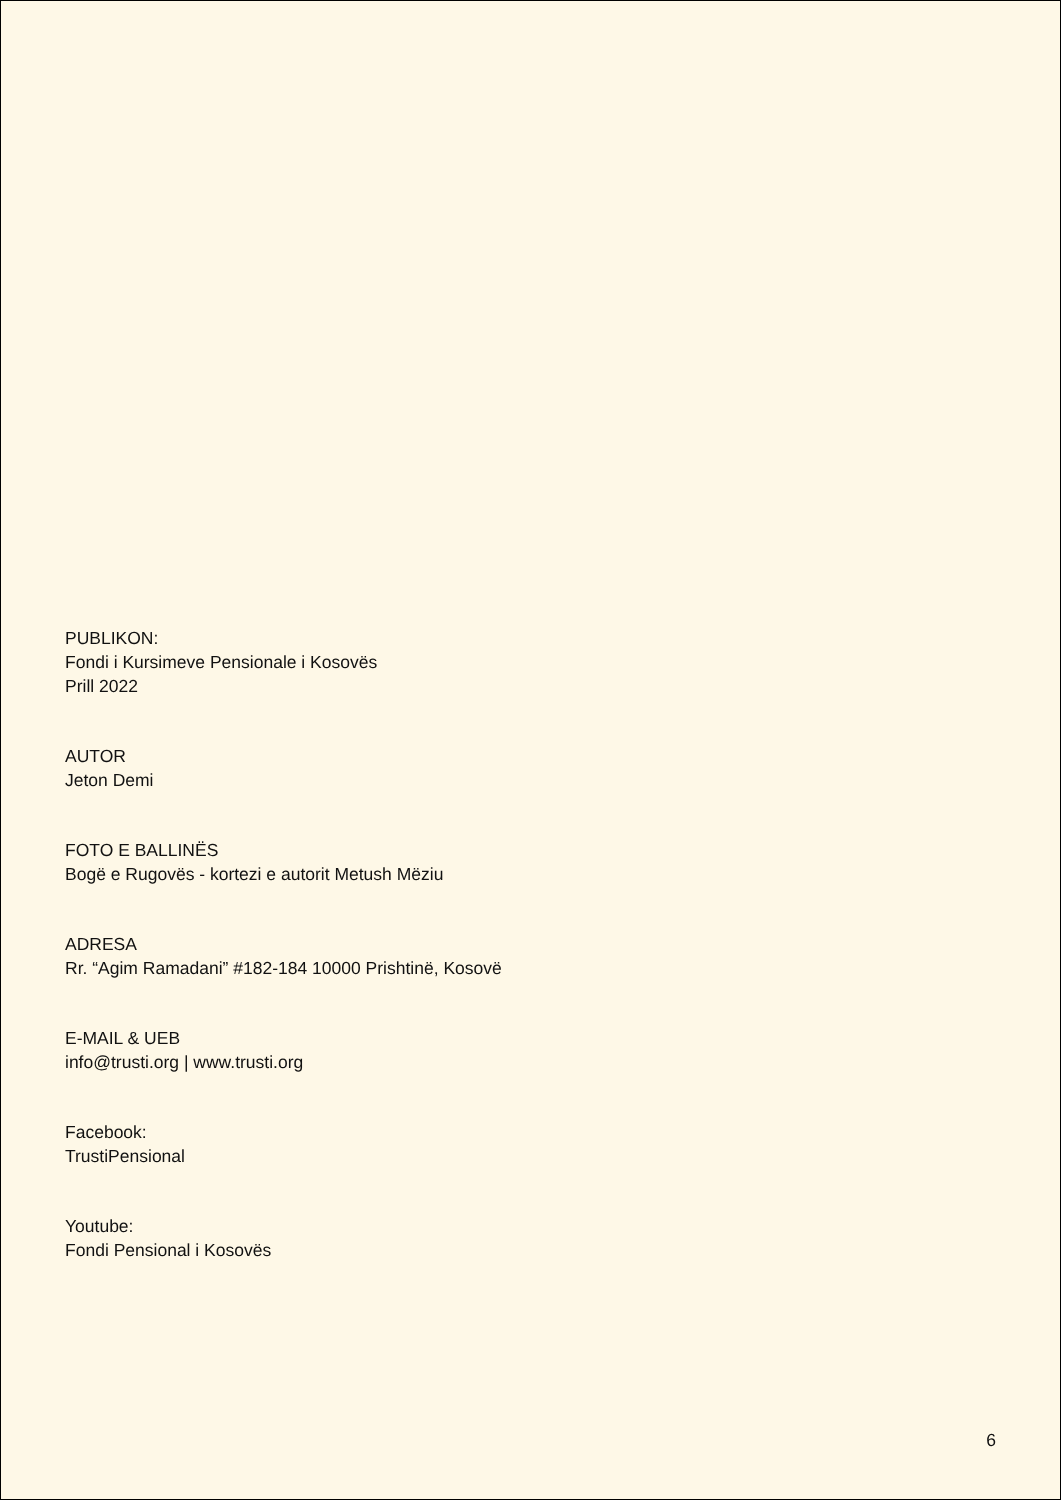PUBLIKON:
Fondi i Kursimeve Pensionale i Kosovës
Prill 2022
AUTOR
Jeton Demi
FOTO E BALLINËS
Bogë e Rugovës - kortezi e autorit Metush Mëziu
ADRESA
Rr. “Agim Ramadani” #182-184 10000 Prishtinë, Kosovë
E-MAIL & UEB
info@trusti.org | www.trusti.org
Facebook:
TrustiPensional
Youtube:
Fondi Pensional i Kosovës
6